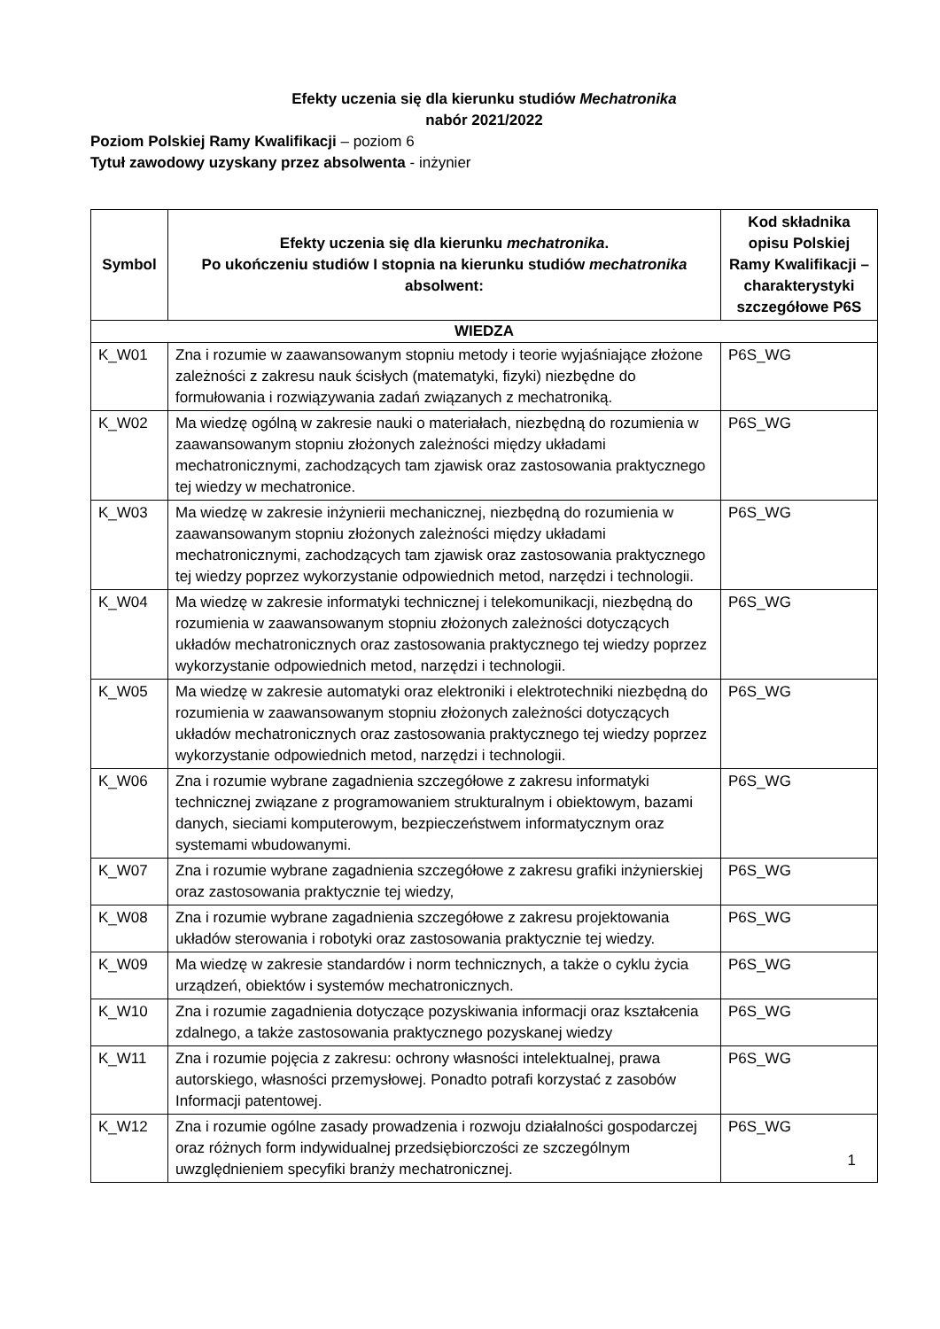Efekty uczenia się dla kierunku studiów Mechatronika
nabór 2021/2022
Poziom Polskiej Ramy Kwalifikacji – poziom 6
Tytuł zawodowy uzyskany przez absolwenta - inżynier
| Symbol | Efekty uczenia się dla kierunku mechatronika . Po ukończeniu studiów I stopnia na kierunku studiów mechatronika absolwent: | Kod składnika opisu Polskiej Ramy Kwalifikacji – charakterystyki szczegółowe P6S |
| --- | --- | --- |
| WIEDZA | | |
| K_W01 | Zna i rozumie w zaawansowanym stopniu metody i teorie wyjaśniające złożone zależności z zakresu nauk ścisłych (matematyki, fizyki) niezbędne do formułowania i rozwiązywania zadań związanych z mechatroniką. | P6S_WG |
| K_W02 | Ma wiedzę ogólną w zakresie nauki o materiałach, niezbędną do rozumienia w zaawansowanym stopniu złożonych zależności między układami mechatronicznymi, zachodzących tam zjawisk oraz zastosowania praktycznego tej wiedzy w mechatronice. | P6S_WG |
| K_W03 | Ma wiedzę w zakresie inżynierii mechanicznej, niezbędną do rozumienia w zaawansowanym stopniu złożonych zależności między układami mechatronicznymi, zachodzących tam zjawisk oraz zastosowania praktycznego tej wiedzy poprzez wykorzystanie odpowiednich metod, narzędzi i technologii. | P6S_WG |
| K_W04 | Ma wiedzę w zakresie informatyki technicznej i telekomunikacji, niezbędną do rozumienia w zaawansowanym stopniu złożonych zależności dotyczących układów mechatronicznych oraz zastosowania praktycznego tej wiedzy poprzez wykorzystanie odpowiednich metod, narzędzi i technologii. | P6S_WG |
| K_W05 | Ma wiedzę w zakresie automatyki oraz elektroniki i elektrotechniki niezbędną do rozumienia w zaawansowanym stopniu złożonych zależności dotyczących układów mechatronicznych oraz zastosowania praktycznego tej wiedzy poprzez wykorzystanie odpowiednich metod, narzędzi i technologii. | P6S_WG |
| K_W06 | Zna i rozumie wybrane zagadnienia szczegółowe z zakresu informatyki technicznej związane z programowaniem strukturalnym i obiektowym, bazami danych, sieciami komputerowym, bezpieczeństwem informatycznym oraz systemami wbudowanymi. | P6S_WG |
| K_W07 | Zna i rozumie wybrane zagadnienia szczegółowe z zakresu grafiki inżynierskiej oraz zastosowania praktycznie tej wiedzy, | P6S_WG |
| K_W08 | Zna i rozumie wybrane zagadnienia szczegółowe z zakresu projektowania układów sterowania i robotyki oraz zastosowania praktycznie tej wiedzy. | P6S_WG |
| K_W09 | Ma wiedzę w zakresie standardów i norm technicznych, a także o cyklu życia urządzeń, obiektów i systemów mechatronicznych. | P6S_WG |
| K_W10 | Zna i rozumie zagadnienia dotyczące pozyskiwania informacji oraz kształcenia zdalnego, a także zastosowania praktycznego pozyskanej wiedzy | P6S_WG |
| K_W11 | Zna i rozumie pojęcia z zakresu: ochrony własności intelektualnej, prawa autorskiego, własności przemysłowej. Ponadto potrafi korzystać z zasobów Informacji patentowej. | P6S_WG |
| K_W12 | Zna i rozumie ogólne zasady prowadzenia i rozwoju działalności gospodarczej oraz różnych form indywidualnej przedsiębiorczości ze szczególnym uwzględnieniem specyfiki branży mechatronicznej. | P6S_WG |
1